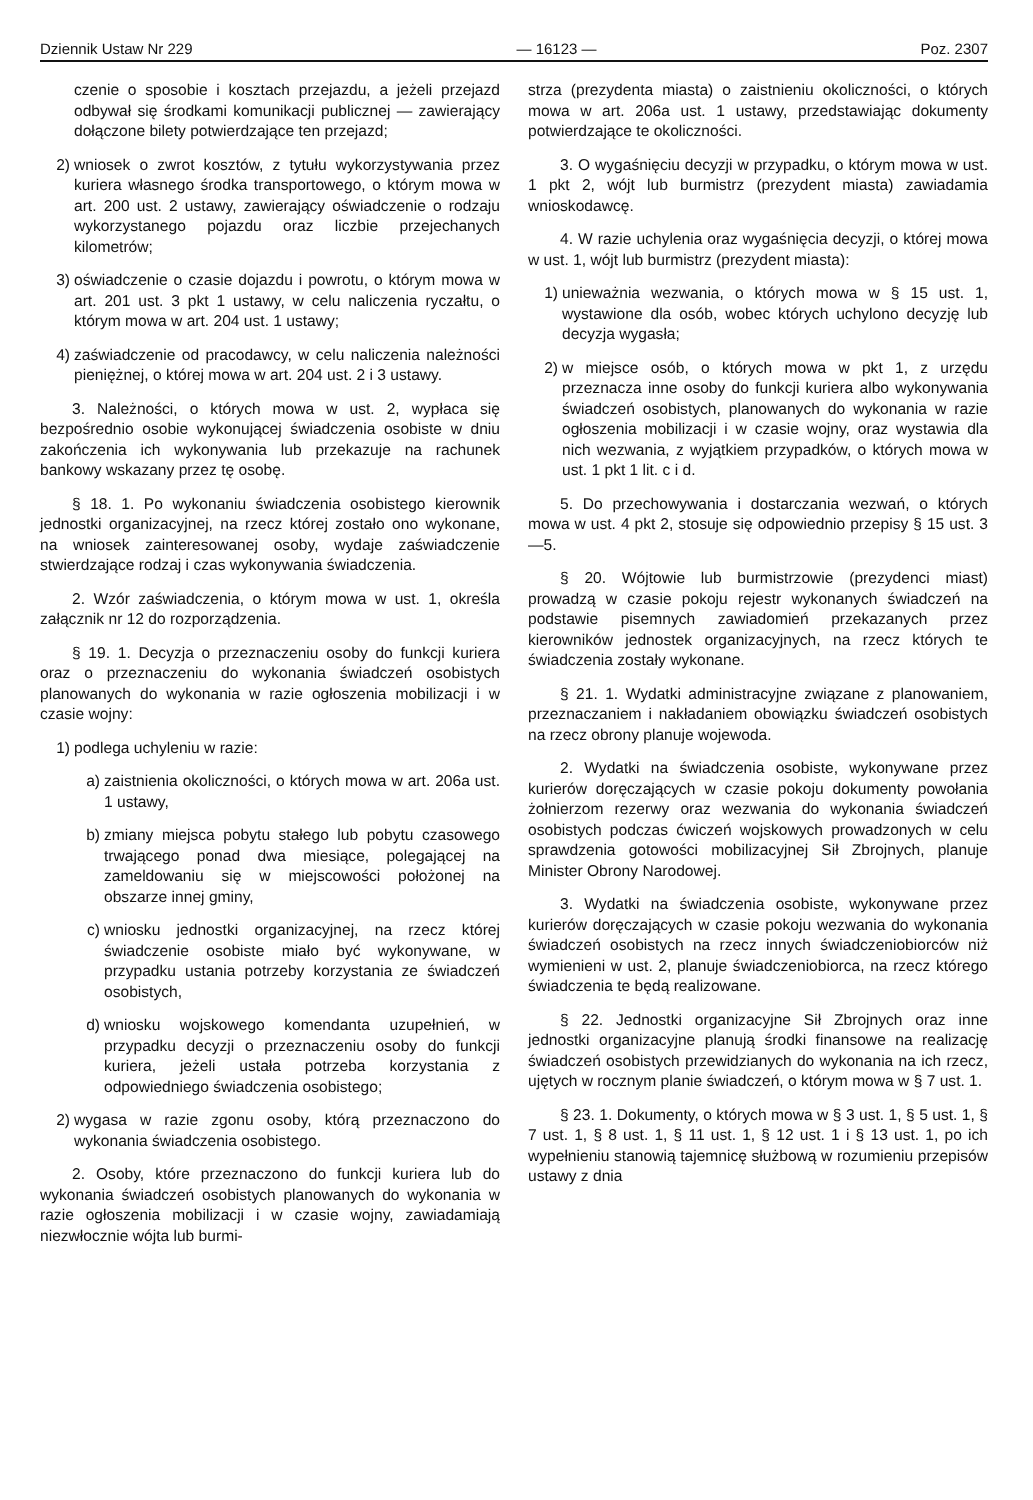Dziennik Ustaw Nr 229 — 16123 — Poz. 2307
czenie o sposobie i kosztach przejazdu, a jeżeli przejazd odbywał się środkami komunikacji publicznej — zawierający dołączone bilety potwierdzające ten przejazd;
2) wniosek o zwrot kosztów, z tytułu wykorzystywania przez kuriera własnego środka transportowego, o którym mowa w art. 200 ust. 2 ustawy, zawierający oświadczenie o rodzaju wykorzystanego pojazdu oraz liczbie przejechanych kilometrów;
3) oświadczenie o czasie dojazdu i powrotu, o którym mowa w art. 201 ust. 3 pkt 1 ustawy, w celu naliczenia ryczałtu, o którym mowa w art. 204 ust. 1 ustawy;
4) zaświadczenie od pracodawcy, w celu naliczenia należności pieniężnej, o której mowa w art. 204 ust. 2 i 3 ustawy.
3. Należności, o których mowa w ust. 2, wypłaca się bezpośrednio osobie wykonującej świadczenia osobiste w dniu zakończenia ich wykonywania lub przekazuje na rachunek bankowy wskazany przez tę osobę.
§ 18. 1. Po wykonaniu świadczenia osobistego kierownik jednostki organizacyjnej, na rzecz której zostało ono wykonane, na wniosek zainteresowanej osoby, wydaje zaświadczenie stwierdzające rodzaj i czas wykonywania świadczenia.
2. Wzór zaświadczenia, o którym mowa w ust. 1, określa załącznik nr 12 do rozporządzenia.
§ 19. 1. Decyzja o przeznaczeniu osoby do funkcji kuriera oraz o przeznaczeniu do wykonania świadczeń osobistych planowanych do wykonania w razie ogłoszenia mobilizacji i w czasie wojny:
1) podlega uchyleniu w razie:
a) zaistnienia okoliczności, o których mowa w art. 206a ust. 1 ustawy,
b) zmiany miejsca pobytu stałego lub pobytu czasowego trwającego ponad dwa miesiące, polegającej na zameldowaniu się w miejscowości położonej na obszarze innej gminy,
c) wniosku jednostki organizacyjnej, na rzecz której świadczenie osobiste miało być wykonywane, w przypadku ustania potrzeby korzystania ze świadczeń osobistych,
d) wniosku wojskowego komendanta uzupełnień, w przypadku decyzji o przeznaczeniu osoby do funkcji kuriera, jeżeli ustała potrzeba korzystania z odpowiedniego świadczenia osobistego;
2) wygasa w razie zgonu osoby, którą przeznaczono do wykonania świadczenia osobistego.
2. Osoby, które przeznaczono do funkcji kuriera lub do wykonania świadczeń osobistych planowanych do wykonania w razie ogłoszenia mobilizacji i w czasie wojny, zawiadamiają niezwłocznie wójta lub burmi-
strza (prezydenta miasta) o zaistnieniu okoliczności, o których mowa w art. 206a ust. 1 ustawy, przedstawiając dokumenty potwierdzające te okoliczności.
3. O wygaśnięciu decyzji w przypadku, o którym mowa w ust. 1 pkt 2, wójt lub burmistrz (prezydent miasta) zawiadamia wnioskodawcę.
4. W razie uchylenia oraz wygaśnięcia decyzji, o której mowa w ust. 1, wójt lub burmistrz (prezydent miasta):
1) unieważnia wezwania, o których mowa w § 15 ust. 1, wystawione dla osób, wobec których uchylono decyzję lub decyzja wygasła;
2) w miejsce osób, o których mowa w pkt 1, z urzędu przeznacza inne osoby do funkcji kuriera albo wykonywania świadczeń osobistych, planowanych do wykonania w razie ogłoszenia mobilizacji i w czasie wojny, oraz wystawia dla nich wezwania, z wyjątkiem przypadków, o których mowa w ust. 1 pkt 1 lit. c i d.
5. Do przechowywania i dostarczania wezwań, o których mowa w ust. 4 pkt 2, stosuje się odpowiednio przepisy § 15 ust. 3—5.
§ 20. Wójtowie lub burmistrzowie (prezydenci miast) prowadzą w czasie pokoju rejestr wykonanych świadczeń na podstawie pisemnych zawiadomień przekazanych przez kierowników jednostek organizacyjnych, na rzecz których te świadczenia zostały wykonane.
§ 21. 1. Wydatki administracyjne związane z planowaniem, przeznaczaniem i nakładaniem obowiązku świadczeń osobistych na rzecz obrony planuje wojewoda.
2. Wydatki na świadczenia osobiste, wykonywane przez kurierów doręczających w czasie pokoju dokumenty powołania żołnierzom rezerwy oraz wezwania do wykonania świadczeń osobistych podczas ćwiczeń wojskowych prowadzonych w celu sprawdzenia gotowości mobilizacyjnej Sił Zbrojnych, planuje Minister Obrony Narodowej.
3. Wydatki na świadczenia osobiste, wykonywane przez kurierów doręczających w czasie pokoju wezwania do wykonania świadczeń osobistych na rzecz innych świadczeniobiorców niż wymienieni w ust. 2, planuje świadczeniobiorca, na rzecz którego świadczenia te będą realizowane.
§ 22. Jednostki organizacyjne Sił Zbrojnych oraz inne jednostki organizacyjne planują środki finansowe na realizację świadczeń osobistych przewidzianych do wykonania na ich rzecz, ujętych w rocznym planie świadczeń, o którym mowa w § 7 ust. 1.
§ 23. 1. Dokumenty, o których mowa w § 3 ust. 1, § 5 ust. 1, § 7 ust. 1, § 8 ust. 1, § 11 ust. 1, § 12 ust. 1 i § 13 ust. 1, po ich wypełnieniu stanowią tajemnicę służbową w rozumieniu przepisów ustawy z dnia